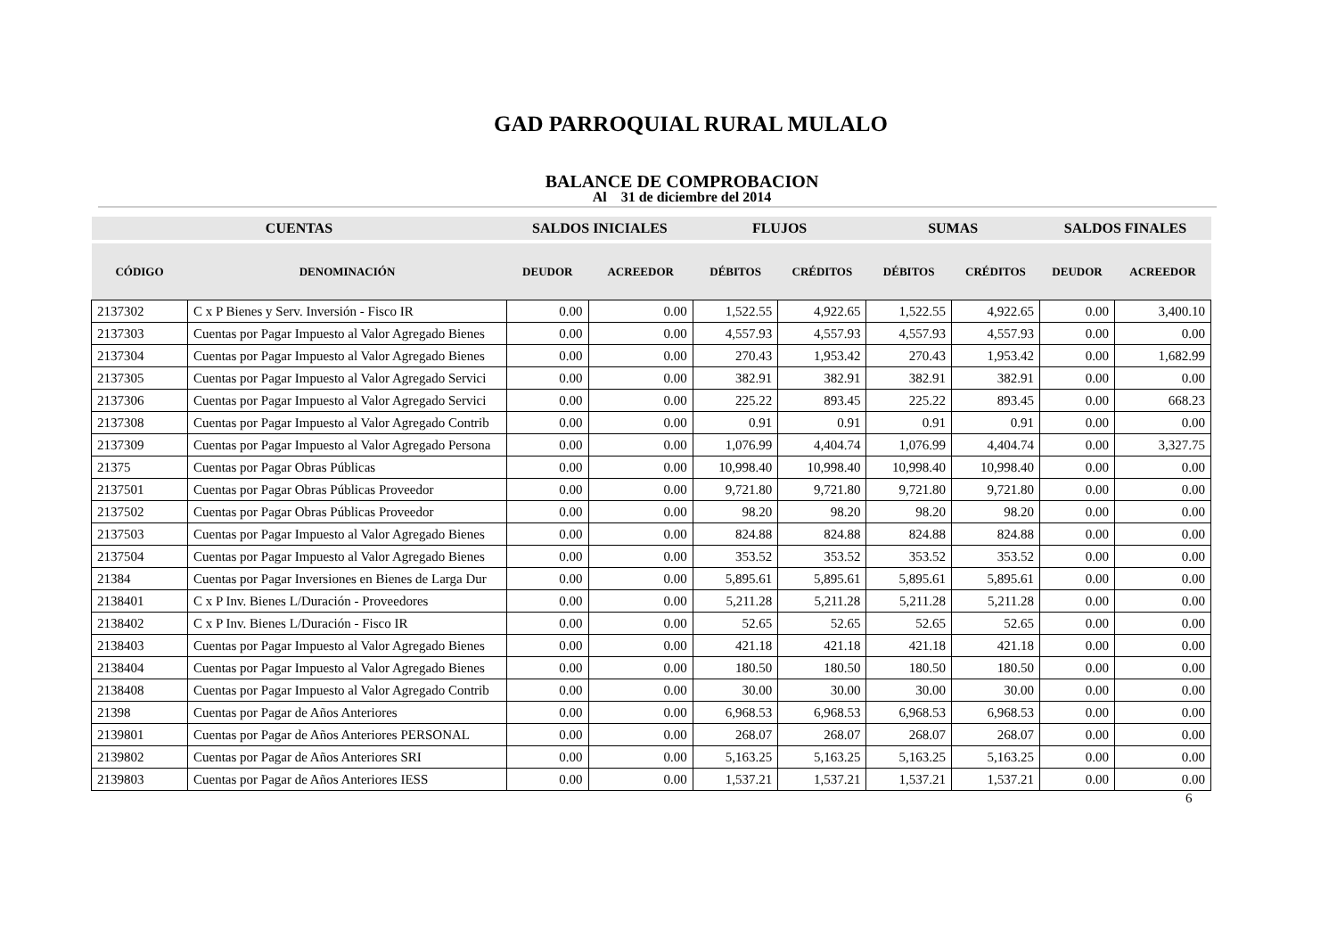GAD PARROQUIAL RURAL MULALO
BALANCE DE COMPROBACION
Al 31 de diciembre del 2014
| CUENTAS | | SALDOS INICIALES | | FLUJOS | | SUMAS | | SALDOS FINALES | |
| --- | --- | --- | --- | --- | --- | --- | --- | --- | --- |
| CÓDIGO | DENOMINACIÓN | DEUDOR | ACREEDOR | DÉBITOS | CRÉDITOS | DÉBITOS | CRÉDITOS | DEUDOR | ACREEDOR |
| 2137302 | C x P Bienes y Serv. Inversión - Fisco IR | 0.00 | 0.00 | 1,522.55 | 4,922.65 | 1,522.55 | 4,922.65 | 0.00 | 3,400.10 |
| 2137303 | Cuentas por Pagar Impuesto al Valor Agregado Bienes | 0.00 | 0.00 | 4,557.93 | 4,557.93 | 4,557.93 | 4,557.93 | 0.00 | 0.00 |
| 2137304 | Cuentas por Pagar Impuesto al Valor Agregado Bienes | 0.00 | 0.00 | 270.43 | 1,953.42 | 270.43 | 1,953.42 | 0.00 | 1,682.99 |
| 2137305 | Cuentas por Pagar Impuesto al Valor Agregado Servici | 0.00 | 0.00 | 382.91 | 382.91 | 382.91 | 382.91 | 0.00 | 0.00 |
| 2137306 | Cuentas por Pagar Impuesto al Valor Agregado Servici | 0.00 | 0.00 | 225.22 | 893.45 | 225.22 | 893.45 | 0.00 | 668.23 |
| 2137308 | Cuentas por Pagar Impuesto al Valor Agregado Contrib | 0.00 | 0.00 | 0.91 | 0.91 | 0.91 | 0.91 | 0.00 | 0.00 |
| 2137309 | Cuentas por Pagar Impuesto al Valor Agregado Persona | 0.00 | 0.00 | 1,076.99 | 4,404.74 | 1,076.99 | 4,404.74 | 0.00 | 3,327.75 |
| 21375 | Cuentas por Pagar Obras Públicas | 0.00 | 0.00 | 10,998.40 | 10,998.40 | 10,998.40 | 10,998.40 | 0.00 | 0.00 |
| 2137501 | Cuentas por Pagar Obras Públicas Proveedor | 0.00 | 0.00 | 9,721.80 | 9,721.80 | 9,721.80 | 9,721.80 | 0.00 | 0.00 |
| 2137502 | Cuentas por Pagar Obras Públicas Proveedor | 0.00 | 0.00 | 98.20 | 98.20 | 98.20 | 98.20 | 0.00 | 0.00 |
| 2137503 | Cuentas por Pagar Impuesto al Valor Agregado Bienes | 0.00 | 0.00 | 824.88 | 824.88 | 824.88 | 824.88 | 0.00 | 0.00 |
| 2137504 | Cuentas por Pagar Impuesto al Valor Agregado Bienes | 0.00 | 0.00 | 353.52 | 353.52 | 353.52 | 353.52 | 0.00 | 0.00 |
| 21384 | Cuentas por Pagar Inversiones en Bienes de Larga Dur | 0.00 | 0.00 | 5,895.61 | 5,895.61 | 5,895.61 | 5,895.61 | 0.00 | 0.00 |
| 2138401 | C x P Inv. Bienes L/Duración - Proveedores | 0.00 | 0.00 | 5,211.28 | 5,211.28 | 5,211.28 | 5,211.28 | 0.00 | 0.00 |
| 2138402 | C x P Inv. Bienes L/Duración - Fisco IR | 0.00 | 0.00 | 52.65 | 52.65 | 52.65 | 52.65 | 0.00 | 0.00 |
| 2138403 | Cuentas por Pagar Impuesto al Valor Agregado Bienes | 0.00 | 0.00 | 421.18 | 421.18 | 421.18 | 421.18 | 0.00 | 0.00 |
| 2138404 | Cuentas por Pagar Impuesto al Valor Agregado Bienes | 0.00 | 0.00 | 180.50 | 180.50 | 180.50 | 180.50 | 0.00 | 0.00 |
| 2138408 | Cuentas por Pagar Impuesto al Valor Agregado Contrib | 0.00 | 0.00 | 30.00 | 30.00 | 30.00 | 30.00 | 0.00 | 0.00 |
| 21398 | Cuentas por Pagar de Años Anteriores | 0.00 | 0.00 | 6,968.53 | 6,968.53 | 6,968.53 | 6,968.53 | 0.00 | 0.00 |
| 2139801 | Cuentas por Pagar de Años Anteriores PERSONAL | 0.00 | 0.00 | 268.07 | 268.07 | 268.07 | 268.07 | 0.00 | 0.00 |
| 2139802 | Cuentas por Pagar de Años Anteriores SRI | 0.00 | 0.00 | 5,163.25 | 5,163.25 | 5,163.25 | 5,163.25 | 0.00 | 0.00 |
| 2139803 | Cuentas por Pagar de Años Anteriores IESS | 0.00 | 0.00 | 1,537.21 | 1,537.21 | 1,537.21 | 1,537.21 | 0.00 | 0.00 |
6